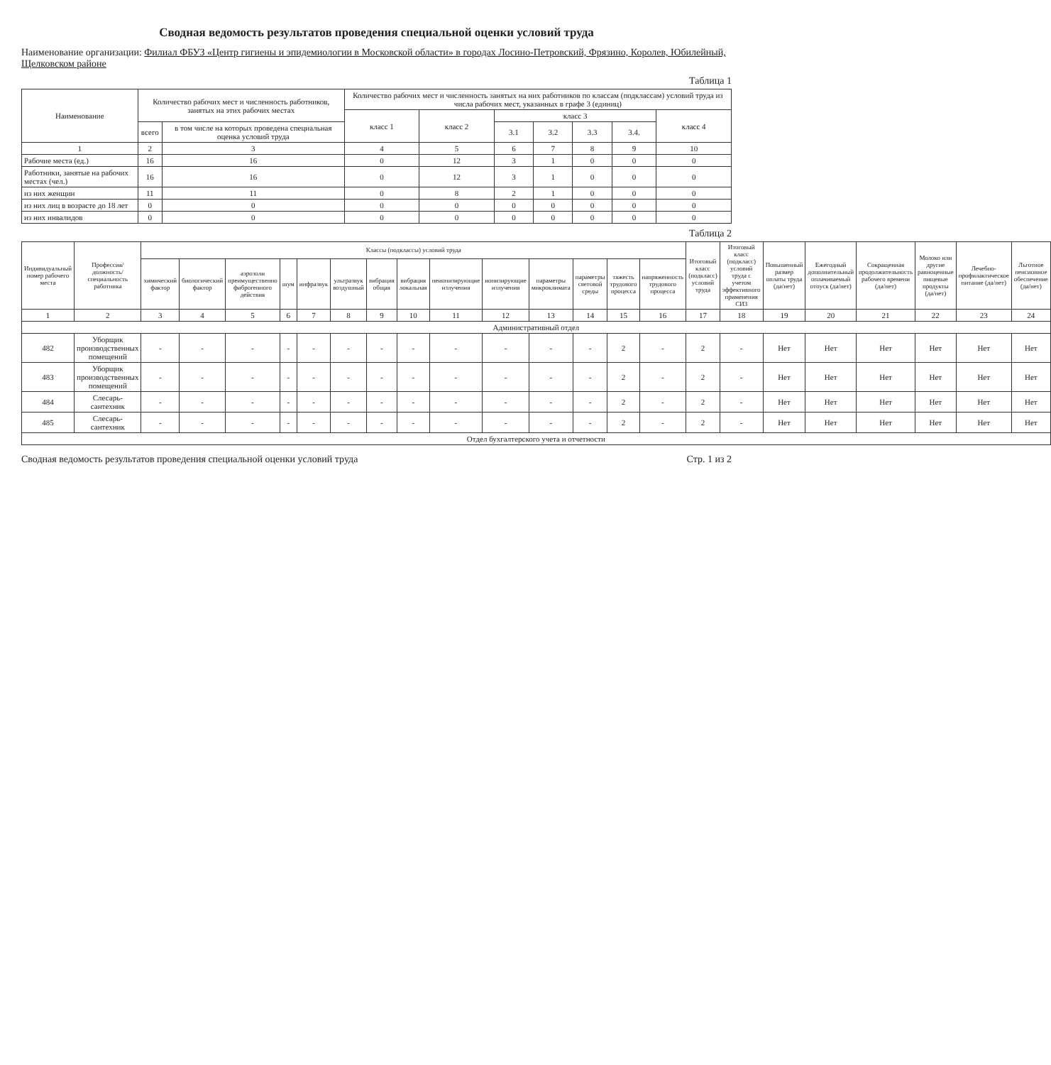Сводная ведомость результатов проведения специальной оценки условий труда
Наименование организации: Филиал ФБУЗ «Центр гигиены и эпидемиологии в Московской области» в городах Лосино-Петровский, Фрязино, Королев, Юбилейный, Щелковском районе
Таблица 1
| Наименование | Количество рабочих мест и численность работников, занятых на этих рабочих местах | | Количество рабочих мест и численность занятых на них работников по классам (подклассам) условий труда из числа рабочих мест, указанных в графе 3 (единиц) | | | | | | |
| --- | --- | --- | --- | --- | --- | --- | --- | --- | --- |
| | | | класс 1 | класс 2 | класс 3 | | | | класс 4 |
| | всего | в том числе на которых проведена специальная оценка условий труда | | | 3.1 | 3.2 | 3.3 | 3.4. | |
| 1 | 2 | 3 | 4 | 5 | 6 | 7 | 8 | 9 | 10 |
| Рабочие места (ед.) | 16 | 16 | 0 | 12 | 3 | 1 | 0 | 0 | 0 |
| Работники, занятые на рабочих местах (чел.) | 16 | 16 | 0 | 12 | 3 | 1 | 0 | 0 | 0 |
| из них женщин | 11 | 11 | 0 | 8 | 2 | 1 | 0 | 0 | 0 |
| из них лиц в возрасте до 18 лет | 0 | 0 | 0 | 0 | 0 | 0 | 0 | 0 | 0 |
| из них инвалидов | 0 | 0 | 0 | 0 | 0 | 0 | 0 | 0 | 0 |
Таблица 2
| Индивидуальный номер рабочего места | Профессия/должность/специальность работника | Классы (подклассы) условий труда | | | | | | | | | | | | | | Итоговый класс (подкласс) условий труда | Итоговый класс (подкласс) условий труда с учетом эффективного применения СИЗ | Повышенный размер оплаты труда (да/нет) | Ежегодный дополнительный оплачиваемый отпуск (да/нет) | Сокращенная продолжительность рабочего времени (да/нет) | Молоко или другие равноценные пищевые продукты (да/нет) | Лечебно-профилактическое питание (да/нет) | Льготное пенсионное обеспечение (да/нет) |
| --- | --- | --- | --- | --- | --- | --- | --- | --- | --- | --- | --- | --- | --- | --- | --- | --- | --- | --- | --- | --- | --- | --- | --- |
| | | химический фактор | биологический фактор | аэрозоли преимущественно фиброгенного действия | шум | инфразвук | ультразвук воздушный | вибрация общая | вибрация локальная | неионизирующие излучения | ионизирующие излучения | параметры микроклимата | параметры световой среды | тяжесть трудового процесса | напряженность трудового процесса | | | | | | | | |
| 1 | 2 | 3 | 4 | 5 | 6 | 7 | 8 | 9 | 10 | 11 | 12 | 13 | 14 | 15 | 16 | 17 | 18 | 19 | 20 | 21 | 22 | 23 | 24 |
| Административный отдел | | | | | | | | | | | | | | | | | | | | | | | |
| 482 | Уборщик производственных помещений | - | - | - | - | - | - | - | - | - | - | - | - | 2 | - | 2 | - | Нет | Нет | Нет | Нет | Нет | Нет |
| 483 | Уборщик производственных помещений | - | - | - | - | - | - | - | - | - | - | - | - | 2 | - | 2 | - | Нет | Нет | Нет | Нет | Нет | Нет |
| 484 | Слесарь-сантехник | - | - | - | - | - | - | - | - | - | - | - | - | 2 | - | 2 | - | Нет | Нет | Нет | Нет | Нет | Нет |
| 485 | Слесарь-сантехник | - | - | - | - | - | - | - | - | - | - | - | - | 2 | - | 2 | - | Нет | Нет | Нет | Нет | Нет | Нет |
| Отдел бухгалтерского учета и отчетности | | | | | | | | | | | | | | | | | | | | | | | |
Сводная ведомость результатов проведения специальной оценки условий труда Стр. 1 из 2